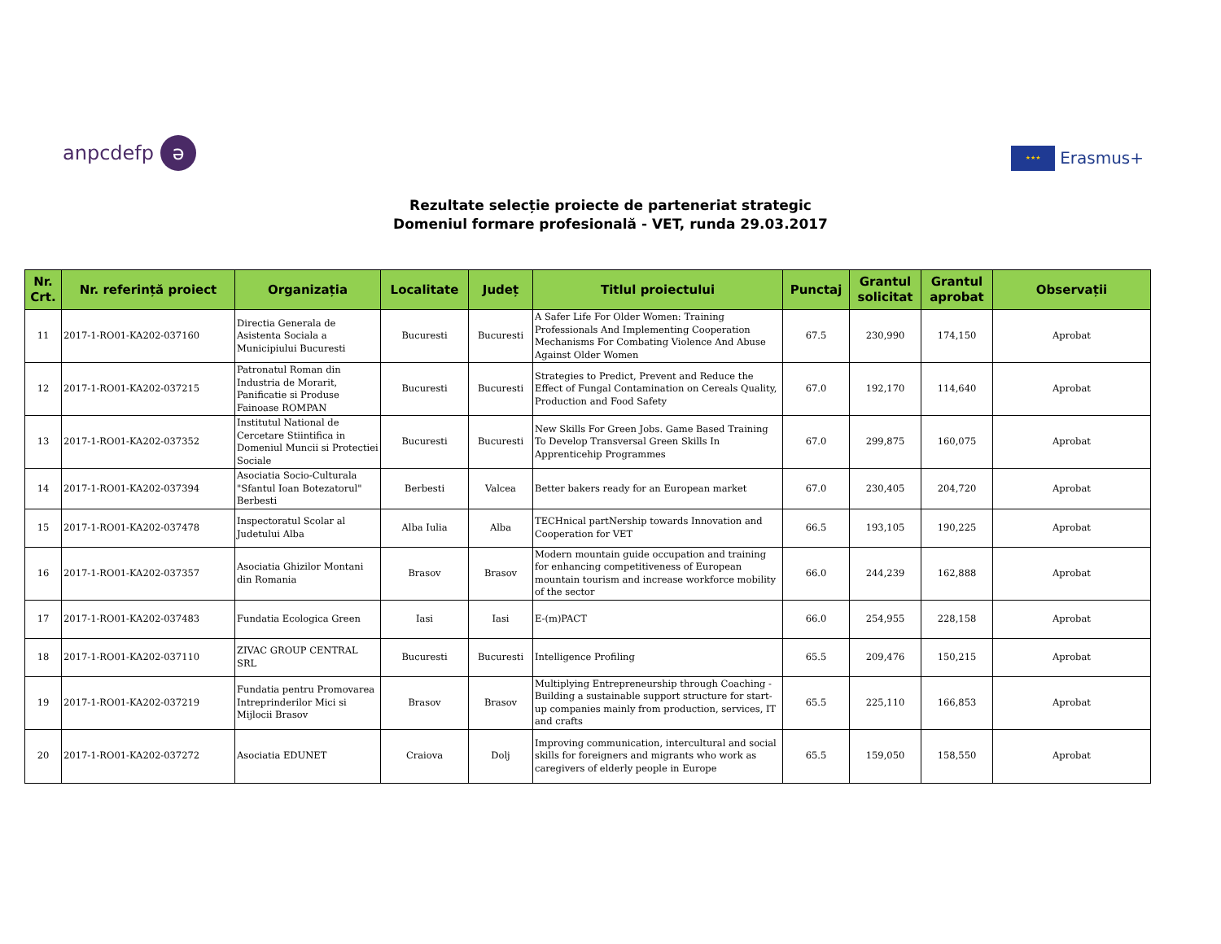anpcdefp ə
★★★ Erasmus+
Rezultate selecție proiecte de parteneriat strategic
Domeniul formare profesională - VET, runda 29.03.2017
| Nr. Crt. | Nr. referință proiect | Organizația | Localitate | Județ | Titlul proiectului | Punctaj | Grantul solicitat | Grantul aprobat | Observații |
| --- | --- | --- | --- | --- | --- | --- | --- | --- | --- |
| 11 | 2017-1-RO01-KA202-037160 | Directia Generala de Asistenta Sociala a Municipiului Bucuresti | Bucuresti | Bucuresti | A Safer Life For Older Women: Training Professionals And Implementing Cooperation Mechanisms For Combating Violence And Abuse Against Older Women | 67.5 | 230,990 | 174,150 | Aprobat |
| 12 | 2017-1-RO01-KA202-037215 | Patronatul Roman din Industria de Morarit, Panificatie si Produse Fainoase ROMPAN | Bucuresti | Bucuresti | Strategies to Predict, Prevent and Reduce the Effect of Fungal Contamination on Cereals Quality, Production and Food Safety | 67.0 | 192,170 | 114,640 | Aprobat |
| 13 | 2017-1-RO01-KA202-037352 | Institutul National de Cercetare Stiintifica in Domeniul Muncii si Protectiei Sociale | Bucuresti | Bucuresti | New Skills For Green Jobs. Game Based Training To Develop Transversal Green Skills In Apprenticehip Programmes | 67.0 | 299,875 | 160,075 | Aprobat |
| 14 | 2017-1-RO01-KA202-037394 | Asociatia Socio-Culturala "Sfantul Ioan Botezatorul" Berbesti | Berbesti | Valcea | Better bakers ready for an European market | 67.0 | 230,405 | 204,720 | Aprobat |
| 15 | 2017-1-RO01-KA202-037478 | Inspectoratul Scolar al Judetului Alba | Alba Iulia | Alba | TECHnical partNership towards Innovation and Cooperation for VET | 66.5 | 193,105 | 190,225 | Aprobat |
| 16 | 2017-1-RO01-KA202-037357 | Asociatia Ghizilor Montani din Romania | Brasov | Brasov | Modern mountain guide occupation and training for enhancing competitiveness of European mountain tourism and increase workforce mobility of the sector | 66.0 | 244,239 | 162,888 | Aprobat |
| 17 | 2017-1-RO01-KA202-037483 | Fundatia Ecologica Green | Iasi | Iasi | E-(m)PACT | 66.0 | 254,955 | 228,158 | Aprobat |
| 18 | 2017-1-RO01-KA202-037110 | ZIVAC GROUP CENTRAL SRL | Bucuresti | Bucuresti | Intelligence Profiling | 65.5 | 209,476 | 150,215 | Aprobat |
| 19 | 2017-1-RO01-KA202-037219 | Fundatia pentru Promovarea Intreprinderilor Mici si Mijlocii Brasov | Brasov | Brasov | Multiplying Entrepreneurship through Coaching - Building a sustainable support structure for start-up companies mainly from production, services, IT and crafts | 65.5 | 225,110 | 166,853 | Aprobat |
| 20 | 2017-1-RO01-KA202-037272 | Asociatia EDUNET | Craiova | Dolj | Improving communication, intercultural and social skills for foreigners and migrants who work as caregivers of elderly people in Europe | 65.5 | 159,050 | 158,550 | Aprobat |